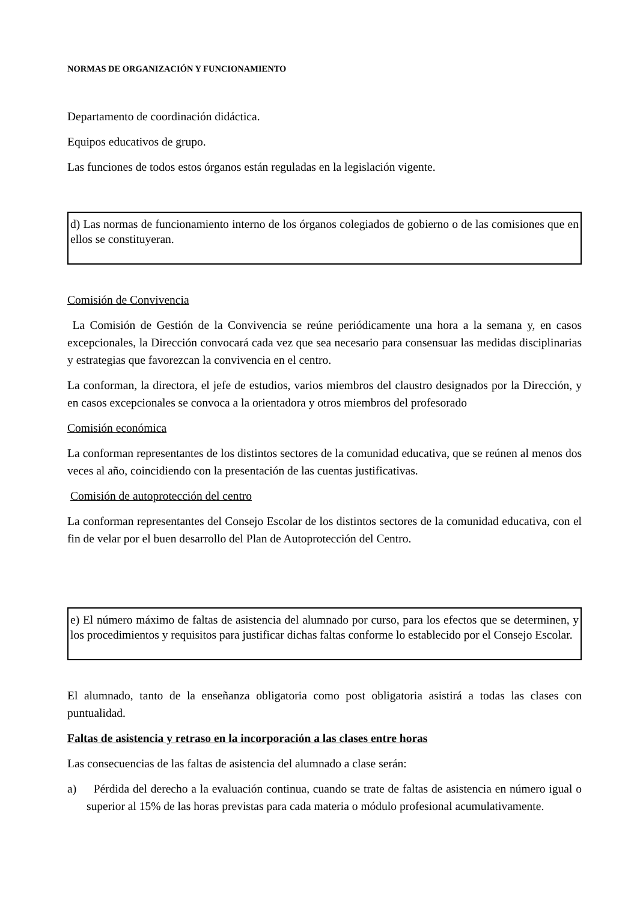NORMAS DE ORGANIZACIÓN Y FUNCIONAMIENTO
Departamento de coordinación didáctica.
Equipos educativos de grupo.
Las funciones de todos estos órganos están reguladas en la legislación vigente.
d) Las normas de funcionamiento interno de los órganos colegiados de gobierno o de las comisiones que en ellos se constituyeran.
Comisión de Convivencia
La Comisión de Gestión de la Convivencia se reúne periódicamente una hora a la semana y, en casos excepcionales, la Dirección convocará cada vez que sea necesario para consensuar las medidas disciplinarias y estrategias que favorezcan la convivencia en el centro.
La conforman, la directora, el jefe de estudios, varios miembros del claustro designados por la Dirección, y en casos excepcionales se convoca a la orientadora y otros miembros del profesorado
Comisión económica
La conforman representantes de los distintos sectores de la comunidad educativa, que se reúnen al menos dos veces al año, coincidiendo con la presentación de las cuentas justificativas.
Comisión de autoprotección del centro
La conforman representantes del Consejo Escolar de los distintos sectores de la comunidad educativa, con el fin de velar por el buen desarrollo del Plan de Autoprotección del Centro.
e) El número máximo de faltas de asistencia del alumnado por curso, para los efectos que se determinen, y los procedimientos y requisitos para justificar dichas faltas conforme lo establecido por el Consejo Escolar.
El alumnado, tanto de la enseñanza obligatoria como post obligatoria asistirá a todas las clases con puntualidad.
Faltas de asistencia y retraso en la incorporación a las clases entre horas
Las consecuencias de las faltas de asistencia del alumnado a clase serán:
a) Pérdida del derecho a la evaluación continua, cuando se trate de faltas de asistencia en número igual o superior al 15% de las horas previstas para cada materia o módulo profesional acumulativamente.